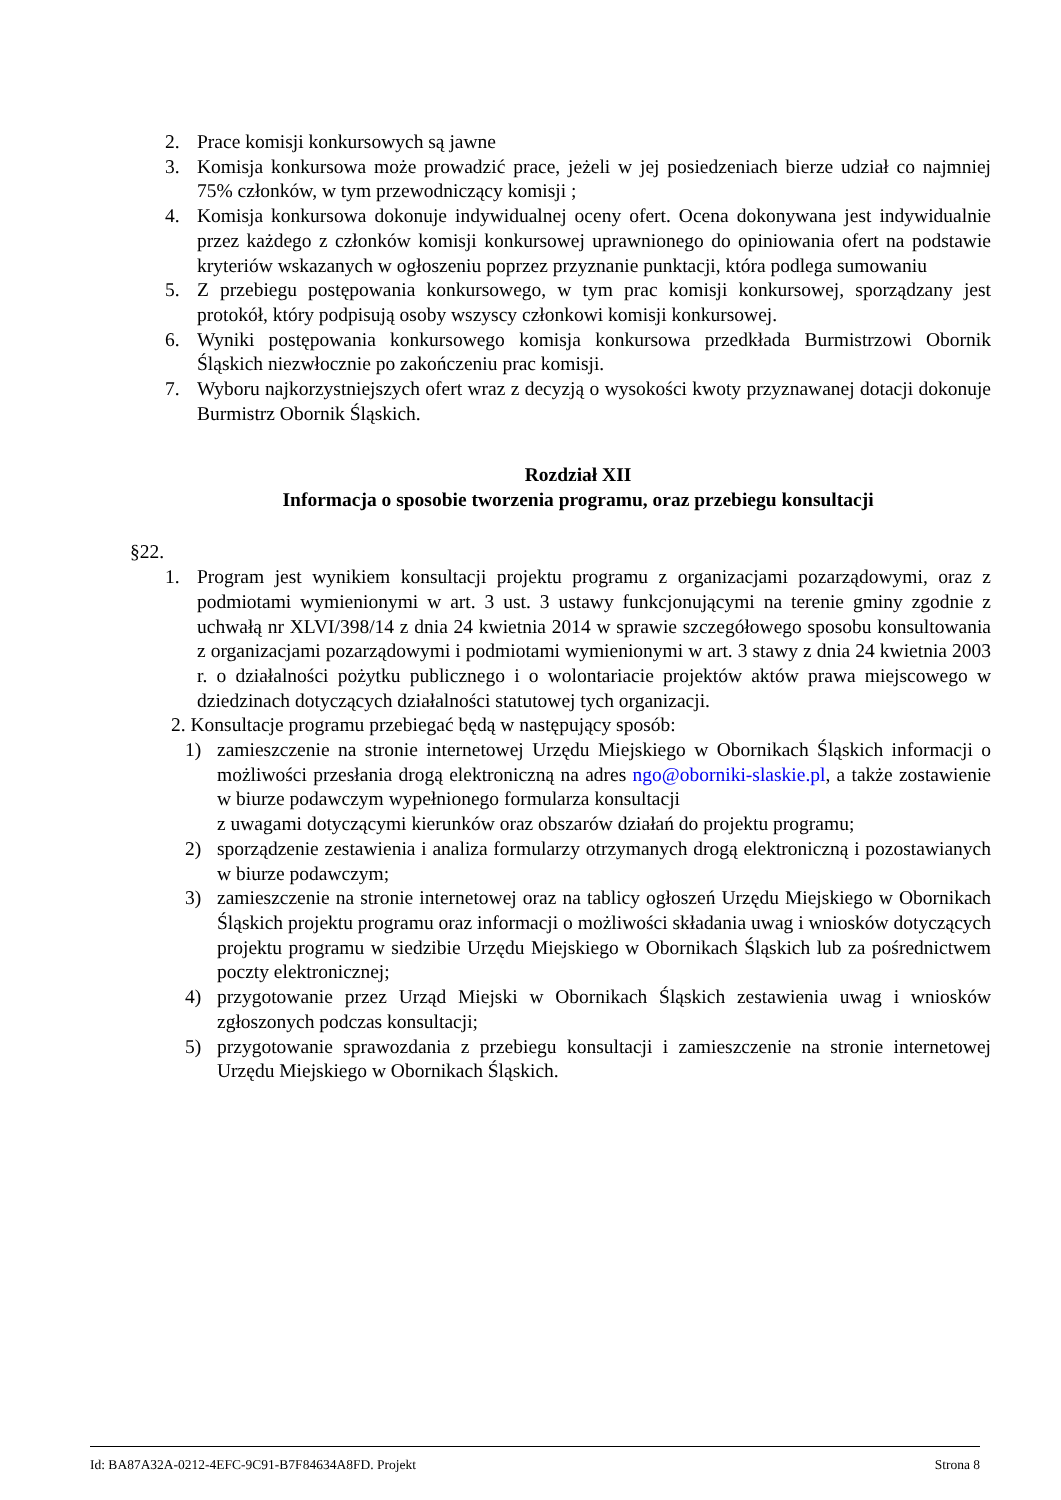2. Prace komisji konkursowych są jawne
3. Komisja konkursowa może prowadzić prace, jeżeli w jej posiedzeniach bierze udział co najmniej 75% członków, w tym przewodniczący komisji ;
4. Komisja konkursowa dokonuje indywidualnej oceny ofert. Ocena dokonywana jest indywidualnie przez każdego z członków komisji konkursowej uprawnionego do opiniowania ofert na podstawie kryteriów wskazanych w ogłoszeniu poprzez przyznanie punktacji, która podlega sumowaniu
5. Z przebiegu postępowania konkursowego, w tym prac komisji konkursowej, sporządzany jest protokół, który podpisują osoby wszyscy członkowi komisji konkursowej.
6. Wyniki postępowania konkursowego komisja konkursowa przedkłada Burmistrzowi Obornik Śląskich niezwłocznie po zakończeniu prac komisji.
7. Wyboru najkorzystniejszych ofert wraz z decyzją o wysokości kwoty przyznawanej dotacji dokonuje Burmistrz Obornik Śląskich.
Rozdział XII
Informacja o sposobie tworzenia programu, oraz przebiegu konsultacji
§22.
1. Program jest wynikiem konsultacji projektu programu z organizacjami pozarządowymi, oraz z podmiotami wymienionymi w art. 3 ust. 3 ustawy funkcjonującymi na terenie gminy zgodnie z uchwałą nr XLVI/398/14 z dnia 24 kwietnia 2014 w sprawie szczegółowego sposobu konsultowania z organizacjami pozarządowymi i podmiotami wymienionymi w art. 3 stawy z dnia 24 kwietnia 2003 r. o działalności pożytku publicznego i o wolontariacie projektów aktów prawa miejscowego w dziedzinach dotyczących działalności statutowej tych organizacji.
2. Konsultacje programu przebiegać będą w następujący sposób:
1) zamieszczenie na stronie internetowej Urzędu Miejskiego w Obornikach Śląskich informacji o możliwości przesłania drogą elektroniczną na adres ngo@oborniki-slaskie.pl, a także zostawienie w biurze podawczym wypełnionego formularza konsultacji
z uwagami dotyczącymi kierunków oraz obszarów działań do projektu programu;
2) sporządzenie zestawienia i analiza formularzy otrzymanych drogą elektroniczną i pozostawianych w biurze podawczym;
3) zamieszczenie na stronie internetowej oraz na tablicy ogłoszeń Urzędu Miejskiego w Obornikach Śląskich projektu programu oraz informacji o możliwości składania uwag i wniosków dotyczących projektu programu w siedzibie Urzędu Miejskiego w Obornikach Śląskich lub za pośrednictwem poczty elektronicznej;
4) przygotowanie przez Urząd Miejski w Obornikach Śląskich zestawienia uwag i wniosków zgłoszonych podczas konsultacji;
5) przygotowanie sprawozdania z przebiegu konsultacji i zamieszczenie na stronie internetowej Urzędu Miejskiego w Obornikach Śląskich.
Id: BA87A32A-0212-4EFC-9C91-B7F84634A8FD. Projekt Strona 8